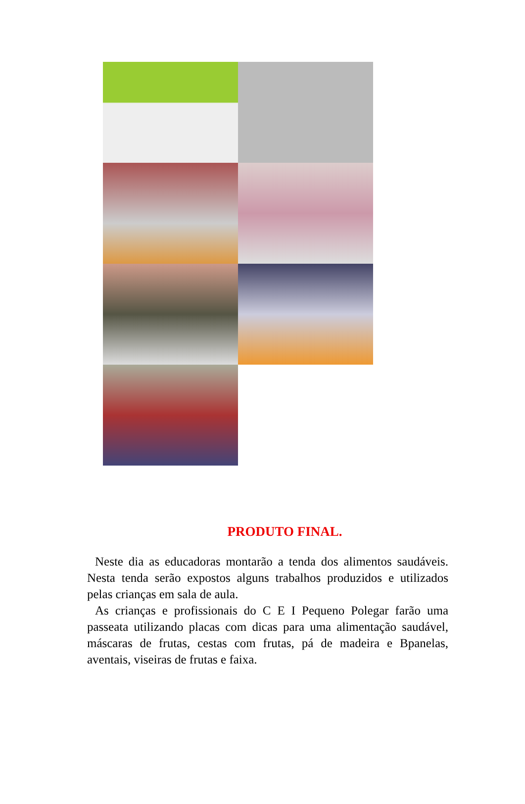PRODUTO FINAL.
Neste dia as educadoras montarão a tenda dos alimentos saudáveis. Nesta tenda serão expostos alguns trabalhos produzidos e utilizados pelas crianças em sala de aula.
As crianças e profissionais do C E I Pequeno Polegar farão uma passeata utilizando placas com dicas para uma alimentação saudável, máscaras de frutas, cestas com frutas, pá de madeira e Bpanelas, aventais, viseiras de frutas e faixa.